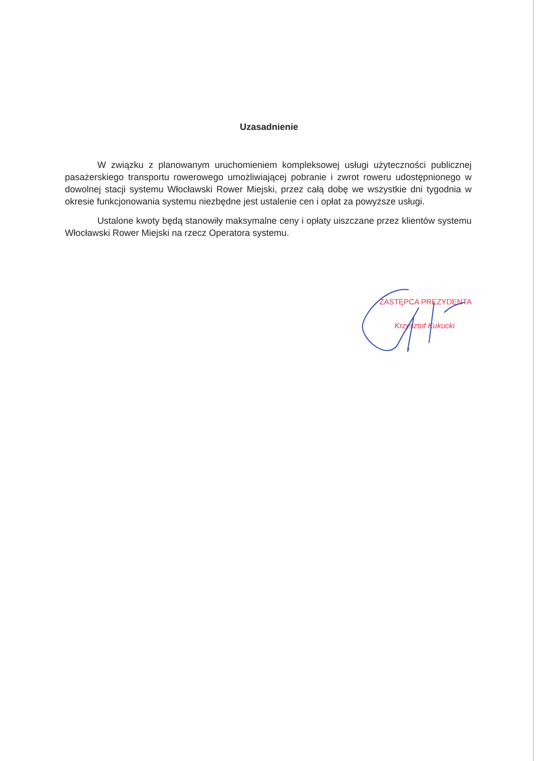Uzasadnienie
W związku z planowanym uruchomieniem kompleksowej usługi użyteczności publicznej pasażerskiego transportu rowerowego umożliwiającej pobranie i zwrot roweru udostępnionego w dowolnej stacji systemu Włocławski Rower Miejski, przez całą dobę we wszystkie dni tygodnia w okresie funkcjonowania systemu niezbędne jest ustalenie cen i opłat za powyższe usługi.
Ustalone kwoty będą stanowiły maksymalne ceny i opłaty uiszczane przez klientów systemu Włocławski Rower Miejski na rzecz Operatora systemu.
ZASTĘPCA PREZYDENTA
Krzysztof Kukucki